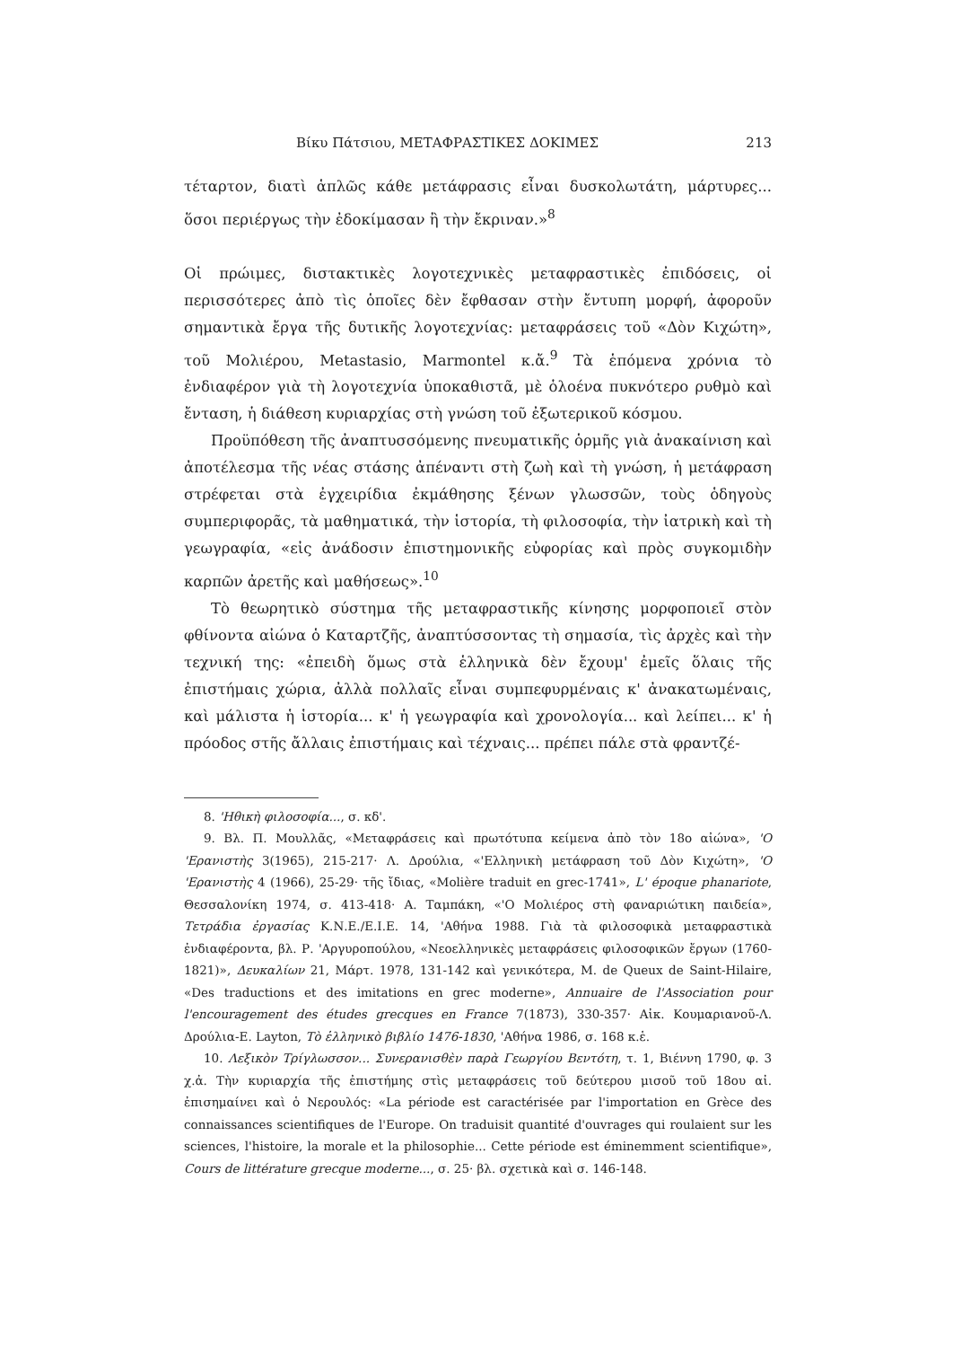Βίκυ Πάτσιου, ΜΕΤΑΦΡΑΣΤΙΚΕΣ ΔΟΚΙΜΕΣ 213
τέταρτον, διατὶ ἁπλῶς κάθε μετάφρασις εἶναι δυσκολωτάτη, μάρτυρες... ὅσοι περιέργως τὴν ἐδοκίμασαν ἢ τὴν ἔκριναν.»<sup>8</sup>
Οἱ πρώιμες, διστακτικὲς λογοτεχνικὲς μεταφραστικὲς ἐπιδόσεις, οἱ περισσότερες ἀπὸ τὶς ὁποῖες δὲν ἔφθασαν στὴν ἔντυπη μορφή, ἀφοροῦν σημαντικὰ ἔργα τῆς δυτικῆς λογοτεχνίας: μεταφράσεις τοῦ «Δὸν Κιχώτη», τοῦ Μολιέρου, Metastasio, Marmontel κ.ἄ.<sup>9</sup> Τὰ ἑπόμενα χρόνια τὸ ἐνδιαφέρον γιὰ τὴ λογοτεχνία ὑποκαθιστᾶ, μὲ ὁλοένα πυκνότερο ρυθμὸ καὶ ἔνταση, ἡ διάθεση κυριαρχίας στὴ γνώση τοῦ ἐξωτερικοῦ κόσμου.
Προϋπόθεση τῆς ἀναπτυσσόμενης πνευματικῆς ὁρμῆς γιὰ ἀνακαίνιση καὶ ἀποτέλεσμα τῆς νέας στάσης ἀπέναντι στὴ ζωὴ καὶ τὴ γνώση, ἡ μετάφραση στρέφεται στὰ ἐγχειρίδια ἐκμάθησης ξένων γλωσσῶν, τοὺς ὁδηγοὺς συμπεριφορᾶς, τὰ μαθηματικά, τὴν ἱστορία, τὴ φιλοσοφία, τὴν ἰατρικὴ καὶ τὴ γεωγραφία, «εἰς ἀνάδοσιν ἐπιστημονικῆς εὐφορίας καὶ πρὸς συγκομιδὴν καρπῶν ἀρετῆς καὶ μαθήσεως».<sup>10</sup>
Τὸ θεωρητικὸ σύστημα τῆς μεταφραστικῆς κίνησης μορφοποιεῖ στὸν φθίνοντα αἰώνα ὁ Καταρτζῆς, ἀναπτύσσοντας τὴ σημασία, τὶς ἀρχὲς καὶ τὴν τεχνική της: «ἐπειδὴ ὅμως στὰ ἑλληνικὰ δὲν ἔχουμ' ἐμεῖς ὅλαις τῆς ἐπιστήμαις χώρια, ἀλλὰ πολλαῖς εἶναι συμπεφυρμέναις κ' ἀνακατωμέναις, καὶ μάλιστα ἡ ἱστορία... κ' ἡ γεωγραφία καὶ χρονολογία... καὶ λείπει... κ' ἡ πρόοδος στῆς ἄλλαις ἐπιστήμαις καὶ τέχναις... πρέπει πάλε στὰ φραντζέ-
8. 'Ηθικὴ φιλοσοφία..., σ. κδ'.
9. Βλ. Π. Μουλλᾶς, «Μεταφράσεις καὶ πρωτότυπα κείμενα ἀπὸ τὸν 18ο αἰώνα», 'Ο 'Ερανιστὴς 3(1965), 215-217· Λ. Δρούλια, «'Ελληνικὴ μετάφραση τοῦ Δὸν Κιχώτη», 'Ο 'Ερανιστὴς 4 (1966), 25-29· τῆς ἴδιας, «Molière traduit en grec-1741», L' époque phanariote, Θεσσαλονίκη 1974, σ. 413-418· Α. Ταμπάκη, «'Ο Μολιέρος στὴ φαναριώτικη παιδεία», Τετράδια ἐργασίας Κ.Ν.Ε./Ε.Ι.Ε. 14, 'Αθήνα 1988. Γιὰ τὰ φιλοσοφικὰ μεταφραστικὰ ἐνδιαφέροντα, βλ. Ρ. 'Αργυροπούλου, «Νεοελληνικὲς μεταφράσεις φιλοσοφικῶν ἔργων (1760-1821)», Δευκαλίων 21, Μάρτ. 1978, 131-142 καὶ γενικότερα, M. de Queux de Saint-Hilaire, «Des traductions et des imitations en grec moderne», Annuaire de l'Association pour l'encouragement des études grecques en France 7(1873), 330-357· Αἰκ. Κουμαριανοῦ-Λ. Δρούλια-Ε. Layton, Τὸ ἑλληνικὸ βιβλίο 1476-1830, 'Αθήνα 1986, σ. 168 κ.ἑ.
10. Λεξικὸν Τρίγλωσσον... Συνερανισθὲν παρὰ Γεωργίου Βεντότη, τ. 1, Βιέννη 1790, φ. 3 χ.ἀ. Τὴν κυριαρχία τῆς ἐπιστήμης στὶς μεταφράσεις τοῦ δεύτερου μισοῦ τοῦ 18ου αἰ. ἐπισημαίνει καὶ ὁ Νερουλός: «La période est caractérisée par l'importation en Grèce des connaissances scientifiques de l'Europe. On traduisit quantité d'ouvrages qui roulaient sur les sciences, l'histoire, la morale et la philosophie... Cette période est éminemment scientifique», Cours de littérature grecque moderne..., σ. 25· βλ. σχετικὰ καὶ σ. 146-148.